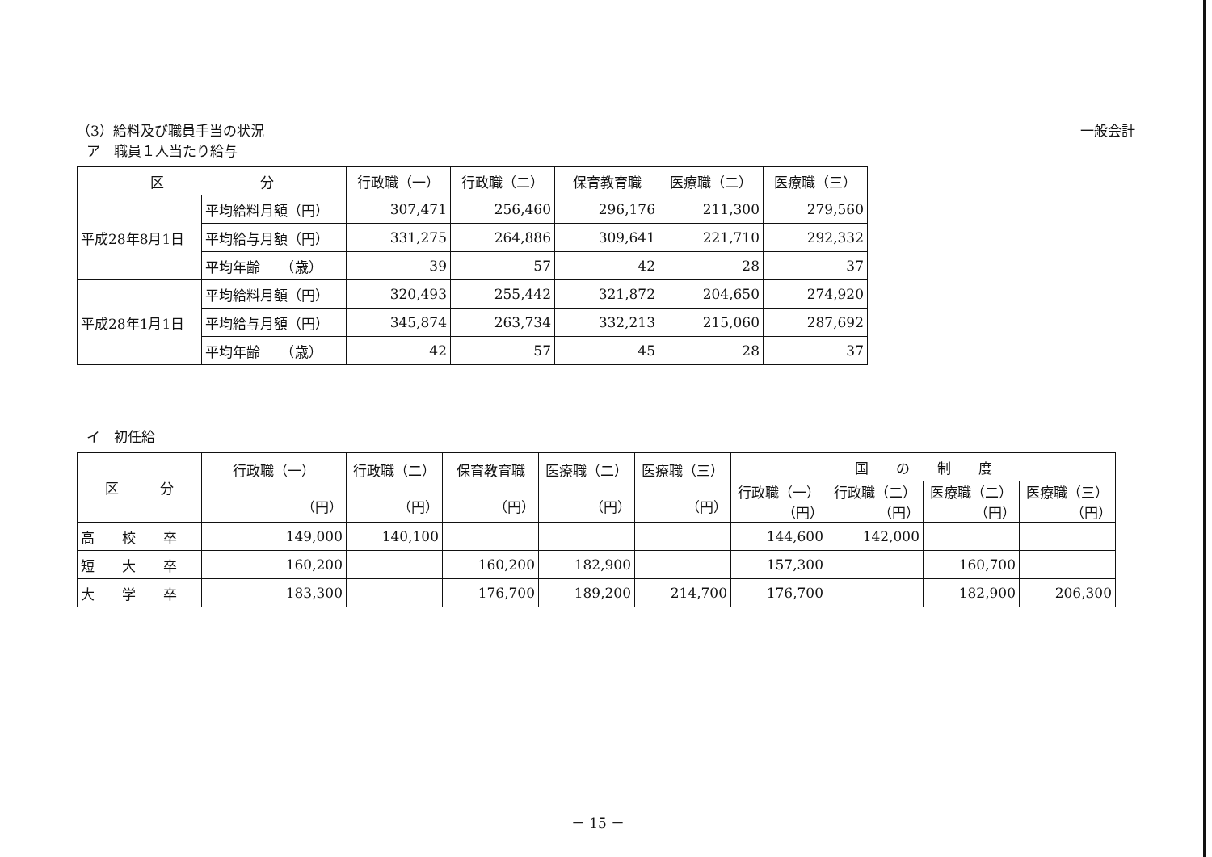（3）給料及び職員手当の状況 一般会計
ア　職員１人当たり給与
| 区 分 | | 行政職（一） | 行政職（二） | 保育教育職 | 医療職（二） | 医療職（三） |
| --- | --- | --- | --- | --- | --- | --- |
| 平成28年8月1日 | 平均給料月額（円） | 307,471 | 256,460 | 296,176 | 211,300 | 279,560 |
| | 平均給与月額（円） | 331,275 | 264,886 | 309,641 | 221,710 | 292,332 |
| | 平均年齢 （歳） | 39 | 57 | 42 | 28 | 37 |
| 平成28年1月1日 | 平均給料月額（円） | 320,493 | 255,442 | 321,872 | 204,650 | 274,920 |
| | 平均給与月額（円） | 345,874 | 263,734 | 332,213 | 215,060 | 287,692 |
| | 平均年齢 （歳） | 42 | 57 | 45 | 28 | 37 |
イ　初任給
| 区 分 | 行政職（一） （円） | 行政職（二） （円） | 保育教育職 （円） | 医療職（二） （円） | 医療職（三） （円） | 国 の 制 度 | | | |
| --- | --- | --- | --- | --- | --- | --- | --- | --- | --- |
| | | | | | | 行政職（一） （円） | 行政職（二） （円） | 医療職（二） （円） | 医療職（三） （円） |
| 高 校 卒 | 149,000 | 140,100 | | | | 144,600 | 142,000 | | |
| 短 大 卒 | 160,200 | | 160,200 | 182,900 | | 157,300 | | 160,700 | |
| 大 学 卒 | 183,300 | | 176,700 | 189,200 | 214,700 | 176,700 | | 182,900 | 206,300 |
－ 15 －